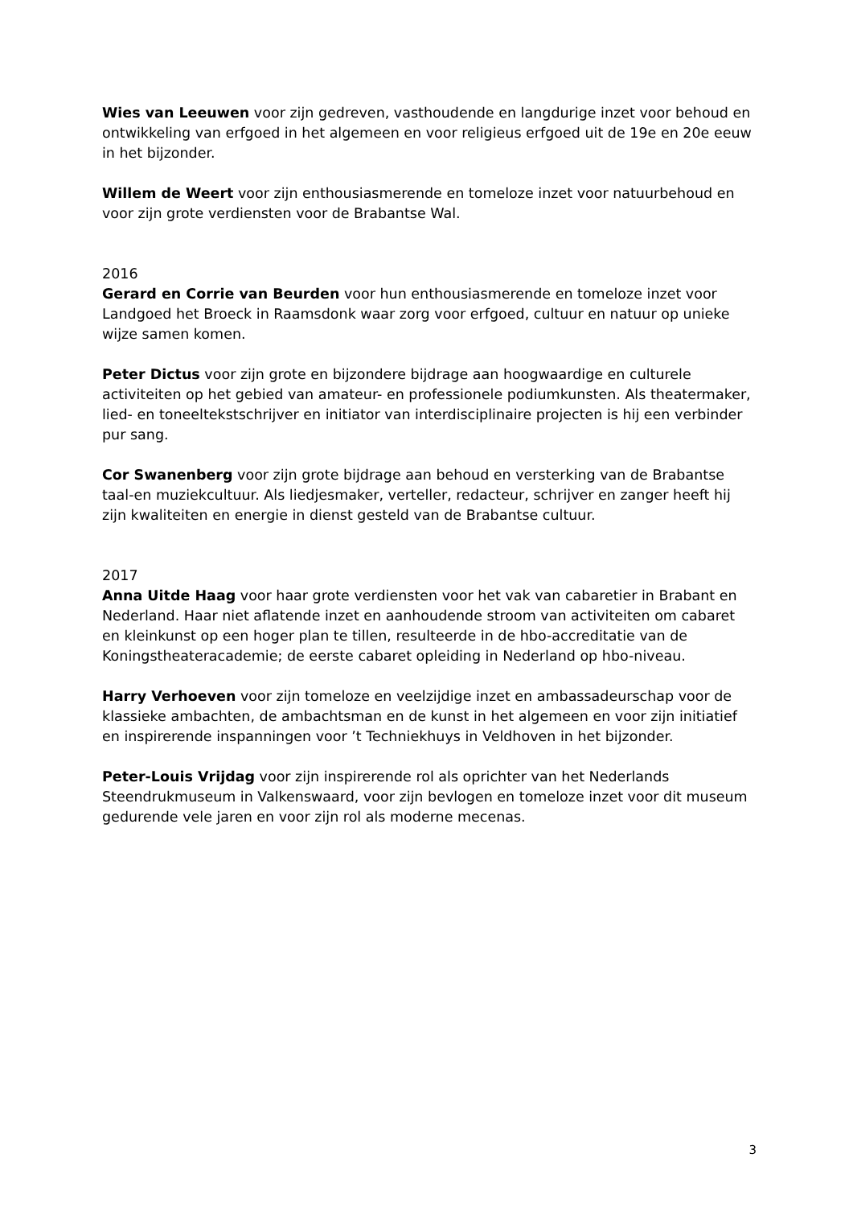Wies van Leeuwen voor zijn gedreven, vasthoudende en langdurige inzet voor behoud en ontwikkeling van erfgoed in het algemeen en voor religieus erfgoed uit de 19e en 20e eeuw in het bijzonder.
Willem de Weert voor zijn enthousiasmerende en tomeloze inzet voor natuurbehoud en voor zijn grote verdiensten voor de Brabantse Wal.
2016
Gerard en Corrie van Beurden voor hun enthousiasmerende en tomeloze inzet voor Landgoed het Broeck in Raamsdonk waar zorg voor erfgoed, cultuur en natuur op unieke wijze samen komen.
Peter Dictus voor zijn grote en bijzondere bijdrage aan hoogwaardige en culturele activiteiten op het gebied van amateur- en professionele podiumkunsten. Als theatermaker, lied- en toneeltekstschrijver en initiator van interdisciplinaire projecten is hij een verbinder pur sang.
Cor Swanenberg voor zijn grote bijdrage aan behoud en versterking van de Brabantse taal-en muziekcultuur. Als liedjesmaker, verteller, redacteur, schrijver en zanger heeft hij zijn kwaliteiten en energie in dienst gesteld van de Brabantse cultuur.
2017
Anna Uitde Haag voor haar grote verdiensten voor het vak van cabaretier in Brabant en Nederland. Haar niet aflatende inzet en aanhoudende stroom van activiteiten om cabaret en kleinkunst op een hoger plan te tillen, resulteerde in de hbo-accreditatie van de Koningstheateracademie; de eerste cabaret opleiding in Nederland op hbo-niveau.
Harry Verhoeven voor zijn tomeloze en veelzijdige inzet en ambassadeurschap voor de klassieke ambachten, de ambachtsman en de kunst in het algemeen en voor zijn initiatief en inspirerende inspanningen voor ’t Techniekhuys in Veldhoven in het bijzonder.
Peter-Louis Vrijdag voor zijn inspirerende rol als oprichter van het Nederlands Steendrukmuseum in Valkenswaard, voor zijn bevlogen en tomeloze inzet voor dit museum gedurende vele jaren en voor zijn rol als moderne mecenas.
3